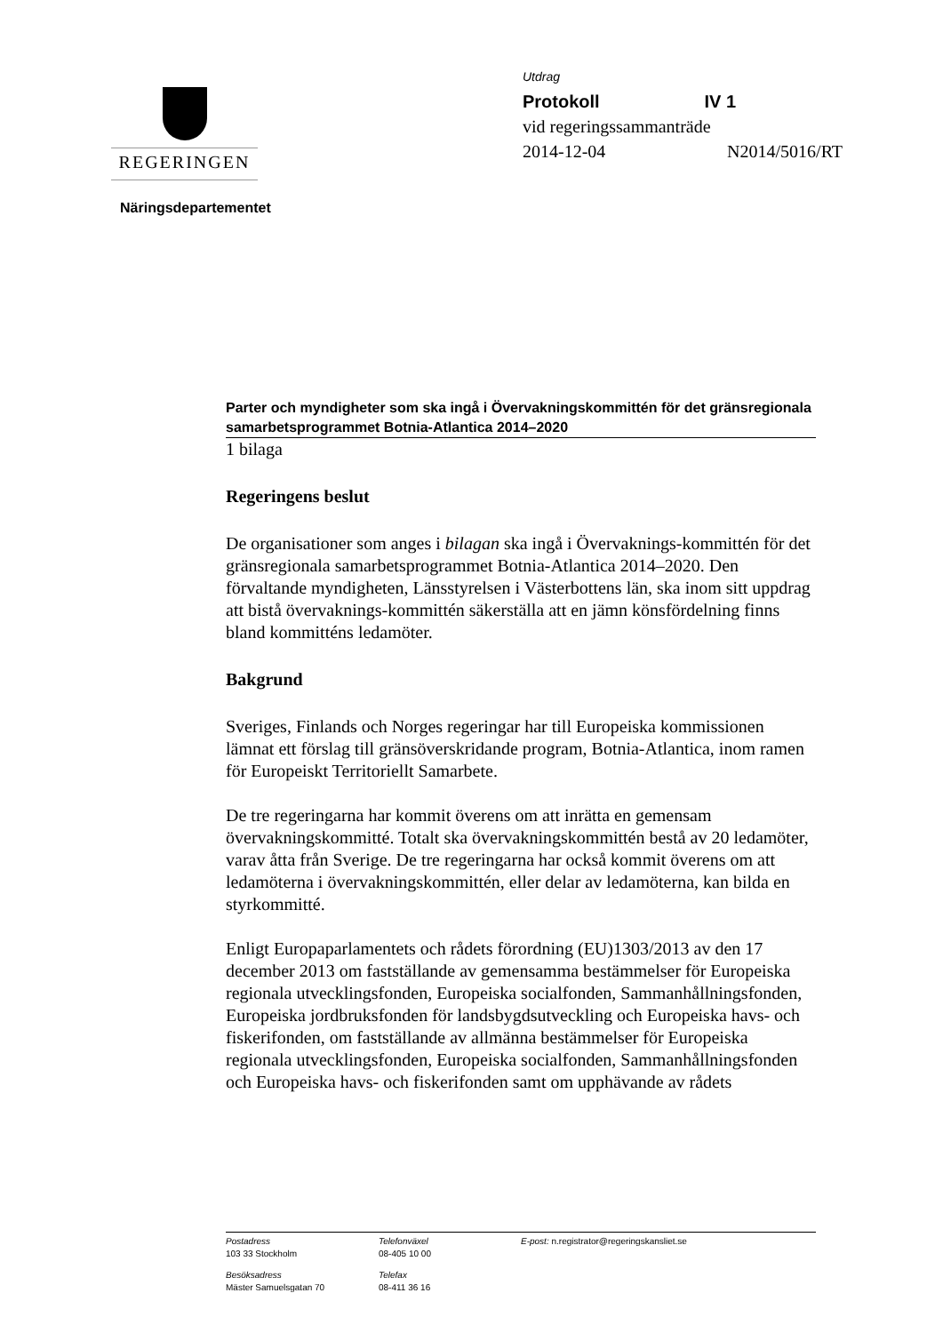REGERINGEN
Utdrag
Protokoll IV 1
vid regeringssammanträde
2014-12-04 N2014/5016/RT
Näringsdepartementet
Parter och myndigheter som ska ingå i Övervakningskommittén för det gränsregionala samarbetsprogrammet Botnia-Atlantica 2014–2020
1 bilaga
Regeringens beslut
De organisationer som anges i bilagan ska ingå i Övervaknings-kommittén för det gränsregionala samarbetsprogrammet Botnia-Atlantica 2014–2020. Den förvaltande myndigheten, Länsstyrelsen i Västerbottens län, ska inom sitt uppdrag att bistå övervaknings-kommittén säkerställa att en jämn könsfördelning finns bland kommitténs ledamöter.
Bakgrund
Sveriges, Finlands och Norges regeringar har till Europeiska kommissionen lämnat ett förslag till gränsöverskridande program, Botnia-Atlantica, inom ramen för Europeiskt Territoriellt Samarbete.
De tre regeringarna har kommit överens om att inrätta en gemensam övervakningskommitté. Totalt ska övervakningskommittén bestå av 20 ledamöter, varav åtta från Sverige. De tre regeringarna har också kommit överens om att ledamöterna i övervakningskommittén, eller delar av ledamöterna, kan bilda en styrkommitté.
Enligt Europaparlamentets och rådets förordning (EU)1303/2013 av den 17 december 2013 om fastställande av gemensamma bestämmelser för Europeiska regionala utvecklingsfonden, Europeiska socialfonden, Sammanhållningsfonden, Europeiska jordbruksfonden för landsbygdsutveckling och Europeiska havs- och fiskerifonden, om fastställande av allmänna bestämmelser för Europeiska regionala utvecklingsfonden, Europeiska socialfonden, Sammanhållningsfonden och Europeiska havs- och fiskerifonden samt om upphävande av rådets
Postadress
103 33 Stockholm
Telefonväxel
08-405 10 00
E-post: n.registrator@regeringskansliet.se
Besöksadress
Mäster Samuelsgatan 70
Telefax
08-411 36 16